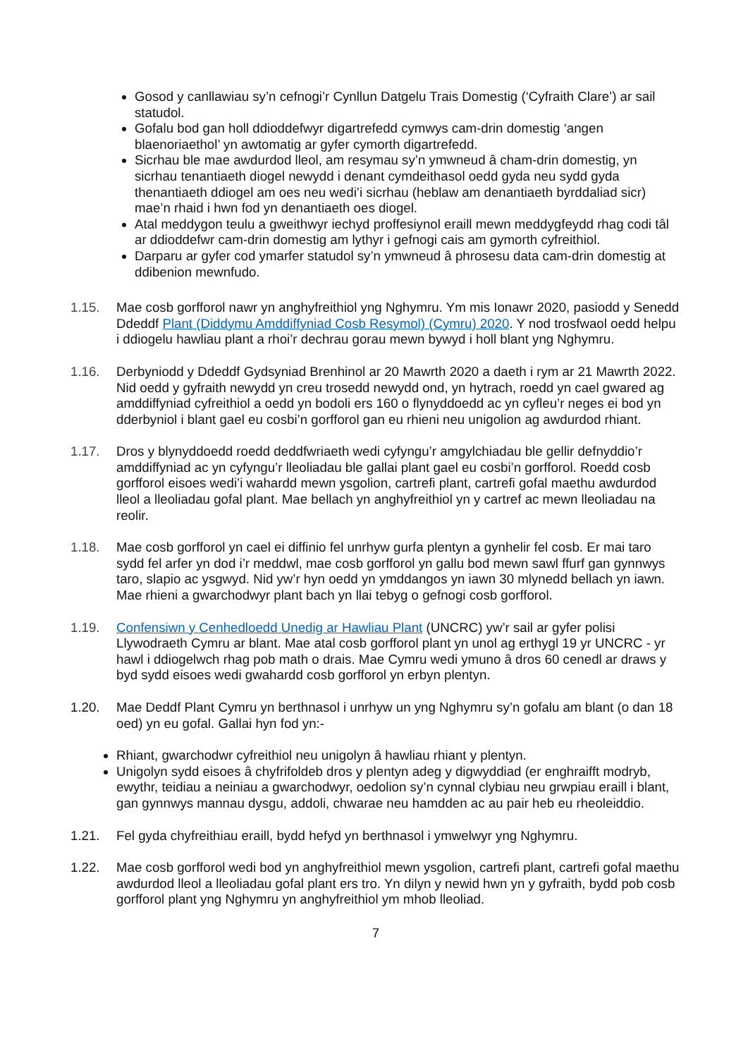Gosod y canllawiau sy’n cefnogi’r Cynllun Datgelu Trais Domestig (‘Cyfraith Clare’) ar sail statudol.
Gofalu bod gan holl ddioddefwyr digartrefedd cymwys cam-drin domestig ‘angen blaenoriaethol’ yn awtomatig ar gyfer cymorth digartrefedd.
Sicrhau ble mae awdurdod lleol, am resymau sy’n ymwneud â cham-drin domestig, yn sicrhau tenantiaeth diogel newydd i denant cymdeithasol oedd gyda neu sydd gyda thenantiaeth ddiogel am oes neu wedi’i sicrhau (heblaw am denantiaeth byrddaliad sicr) mae’n rhaid i hwn fod yn denantiaeth oes diogel.
Atal meddygon teulu a gweithwyr iechyd proffesiynol eraill mewn meddygfeydd rhag codi tâl ar ddioddefwr cam-drin domestig am lythyr i gefnogi cais am gymorth cyfreithiol.
Darparu ar gyfer cod ymarfer statudol sy’n ymwneud â phrosesu data cam-drin domestig at ddibenion mewnfudo.
1.15. Mae cosb gorfforol nawr yn anghyfreithiol yng Nghymru. Ym mis Ionawr 2020, pasiodd y Senedd Ddeddf Plant (Diddymu Amddiffyniad Cosb Resymol) (Cymru) 2020. Y nod trosfwaol oedd helpu i ddiogelu hawliau plant a rhoi’r dechrau gorau mewn bywyd i holl blant yng Nghymru.
1.16. Derbyniodd y Ddeddf Gydsyniad Brenhinol ar 20 Mawrth 2020 a daeth i rym ar 21 Mawrth 2022. Nid oedd y gyfraith newydd yn creu trosedd newydd ond, yn hytrach, roedd yn cael gwared ag amddiffyniad cyfreithiol a oedd yn bodoli ers 160 o flynyddoedd ac yn cyfleu’r neges ei bod yn dderbyniol i blant gael eu cosbi’n gorfforol gan eu rhieni neu unigolion ag awdurdod rhiant.
1.17. Dros y blynyddoedd roedd deddfwriaeth wedi cyfyngu’r amgylchiadau ble gellir defnyddio’r amddiffyniad ac yn cyfyngu’r lleoliadau ble gallai plant gael eu cosbi’n gorfforol. Roedd cosb gorfforol eisoes wedi’i wahardd mewn ysgolion, cartrefi plant, cartrefi gofal maethu awdurdod lleol a lleoliadau gofal plant. Mae bellach yn anghyfreithiol yn y cartref ac mewn lleoliadau na reolir.
1.18. Mae cosb gorfforol yn cael ei diffinio fel unrhyw gurfa plentyn a gynhelir fel cosb. Er mai taro sydd fel arfer yn dod i’r meddwl, mae cosb gorfforol yn gallu bod mewn sawl ffurf gan gynnwys taro, slapio ac ysgwyd. Nid yw’r hyn oedd yn ymddangos yn iawn 30 mlynedd bellach yn iawn. Mae rhieni a gwarchodwyr plant bach yn llai tebyg o gefnogi cosb gorfforol.
1.19. Confensiwn y Cenhedloedd Unedig ar Hawliau Plant (UNCRC) yw’r sail ar gyfer polisi Llywodraeth Cymru ar blant. Mae atal cosb gorfforol plant yn unol ag erthygl 19 yr UNCRC - yr hawl i ddiogelwch rhag pob math o drais. Mae Cymru wedi ymuno â dros 60 cenedl ar draws y byd sydd eisoes wedi gwahardd cosb gorfforol yn erbyn plentyn.
1.20. Mae Deddf Plant Cymru yn berthnasol i unrhyw un yng Nghymru sy’n gofalu am blant (o dan 18 oed) yn eu gofal. Gallai hyn fod yn:-
Rhiant, gwarchodwr cyfreithiol neu unigolyn â hawliau rhiant y plentyn.
Unigolyn sydd eisoes â chyfrifoldeb dros y plentyn adeg y digwyddiad (er enghraifft modryb, ewythr, teidiau a neiniau a gwarchodwyr, oedolion sy’n cynnal clybiau neu grwpiau eraill i blant, gan gynnwys mannau dysgu, addoli, chwarae neu hamdden ac au pair heb eu rheoleiddio.
1.21. Fel gyda chyfreithiau eraill, bydd hefyd yn berthnasol i ymwelwyr yng Nghymru.
1.22. Mae cosb gorfforol wedi bod yn anghyfreithiol mewn ysgolion, cartrefi plant, cartrefi gofal maethu awdurdod lleol a lleoliadau gofal plant ers tro. Yn dilyn y newid hwn yn y gyfraith, bydd pob cosb gorfforol plant yng Nghymru yn anghyfreithiol ym mhob lleoliad.
7